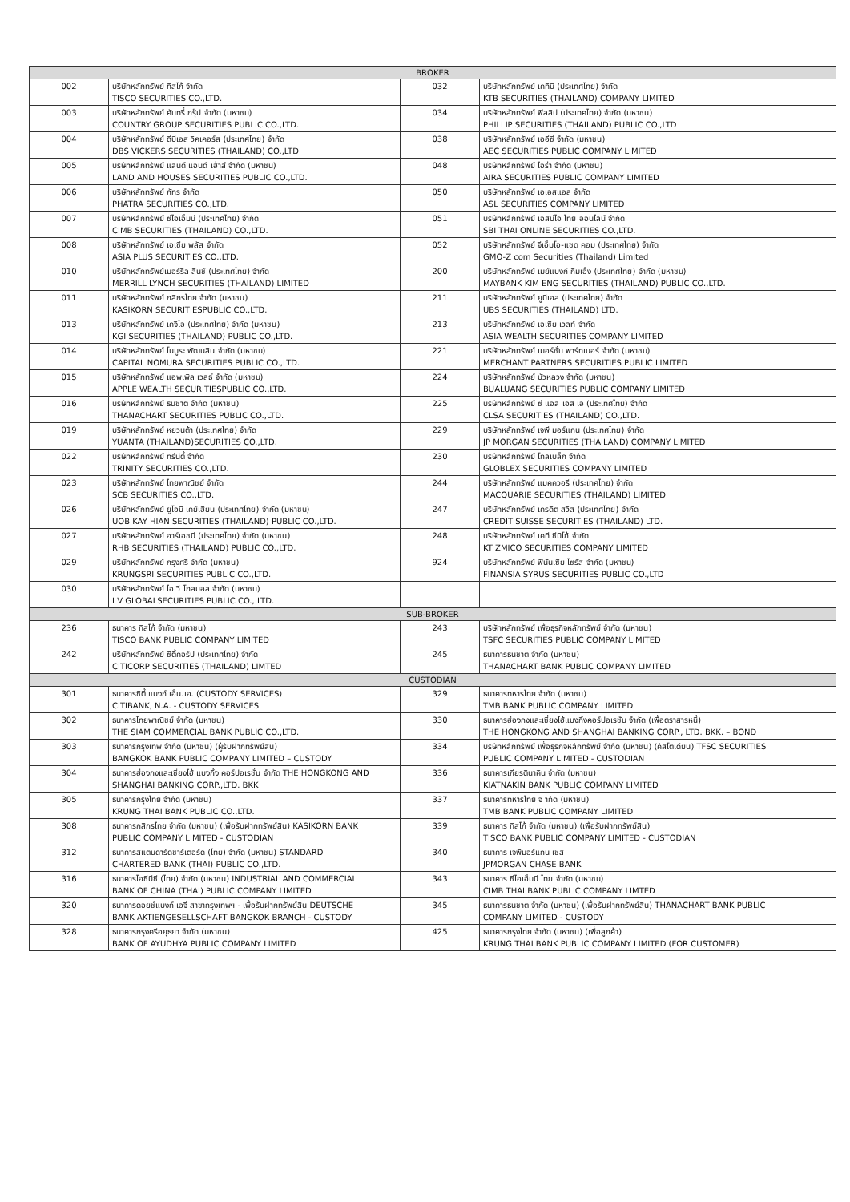| BROKER | | | |
| --- | --- | --- | --- |
| 002 | บริษัทหลักทรัพย์ ทิสโก้ จำกัด TISCO SECURITIES CO.,LTD. | 032 | บริษัทหลักทรัพย์ เคทีบี (ประเทศไทย) จำกัด KTB SECURITIES (THAILAND) COMPANY LIMITED |
| 003 | บริษัทหลักทรัพย์ คันทรี่ กรุ๊ป จำกัด (มหาชน) COUNTRY GROUP SECURITIES PUBLIC CO.,LTD. | 034 | บริษัทหลักทรัพย์ ฟิลลิป (ประเทศไทย) จำกัด (มหาชน) PHILLIP SECURITIES (THAILAND) PUBLIC CO.,LTD |
| 004 | บริษัทหลักทรัพย์ ดีบีเอส วิคเคอร์ส (ประเทศไทย) จำกัด DBS VICKERS SECURITIES (THAILAND) CO.,LTD | 038 | บริษัทหลักทรัพย์ เออีซี จำกัด (มหาชน) AEC SECURITIES PUBLIC COMPANY LIMITED |
| 005 | บริษัทหลักทรัพย์ แลนด์ แอนด์ เฮ้าส์ จำกัด (มหาชน) LAND AND HOUSES SECURITIES PUBLIC CO.,LTD. | 048 | บริษัทหลักทรัพย์ ไอร่า จำกัด (มหาชน) AIRA SECURITIES PUBLIC COMPANY LIMITED |
| 006 | บริษัทหลักทรัพย์ ภัทร จำกัด PHATRA SECURITIES CO.,LTD. | 050 | บริษัทหลักทรัพย์ เอเอสแอล จำกัด ASL SECURITIES COMPANY LIMITED |
| 007 | บริษัทหลักทรัพย์ ซีไอเอ็มบี (ประเทศไทย) จำกัด CIMB SECURITIES (THAILAND) CO.,LTD. | 051 | บริษัทหลักทรัพย์ เอสบีไอ ไทย ออนไลน์ จำกัด SBI THAI ONLINE SECURITIES CO.,LTD. |
| 008 | บริษัทหลักทรัพย์ เอเซีย พลัส จำกัด ASIA PLUS SECURITIES CO.,LTD. | 052 | บริษัทหลักทรัพย์ จีเอ็มโอ-แซด คอม (ประเทศไทย) จำกัด GMO-Z com Securities (Thailand) Limited |
| 010 | บริษัทหลักทรัพย์เมอร์ริล ลินช์ (ประเทศไทย) จำกัด MERRILL LYNCH SECURITIES (THAILAND) LIMITED | 200 | บริษัทหลักทรัพย์ เมย์แบงก์ กิมเอ็ง (ประเทศไทย) จำกัด (มหาชน) MAYBANK KIM ENG SECURITIES (THAILAND) PUBLIC CO.,LTD. |
| 011 | บริษัทหลักทรัพย์ กสิกรไทย จำกัด (มหาชน) KASIKORN SECURITIESPUBLIC CO.,LTD. | 211 | บริษัทหลักทรัพย์ ยูบีเอส (ประเทศไทย) จำกัด UBS SECURITIES (THAILAND) LTD. |
| 013 | บริษัทหลักทรัพย์ เคจีไอ (ประเทศไทย) จำกัด (มหาชน) KGI SECURITIES (THAILAND) PUBLIC CO.,LTD. | 213 | บริษัทหลักทรัพย์ เอเซีย เวลท์ จำกัด ASIA WEALTH SECURITIES COMPANY LIMITED |
| 014 | บริษัทหลักทรัพย์ โนมูระ พัฒนสิน จำกัด (มหาชน) CAPITAL NOMURA SECURITIES PUBLIC CO.,LTD. | 221 | บริษัทหลักทรัพย์ เมอร์ชั่น พาร์ทเนอร์ จำกัด (มหาชน) MERCHANT PARTNERS SECURITIES PUBLIC LIMITED |
| 015 | บริษัทหลักทรัพย์ แอพเพิล เวลธ์ จำกัด (มหาชน) APPLE WEALTH SECURITIESPUBLIC CO.,LTD. | 224 | บริษัทหลักทรัพย์ บัวหลวง จำกัด (มหาชน) BUALUANG SECURITIES PUBLIC COMPANY LIMITED |
| 016 | บริษัทหลักทรัพย์ ธนชาต จำกัด (มหาชน) THANACHART SECURITIES PUBLIC CO.,LTD. | 225 | บริษัทหลักทรัพย์ ซี แอล เอส เอ (ประเทศไทย) จำกัด CLSA SECURITIES (THAILAND) CO.,LTD. |
| 019 | บริษัทหลักทรัพย์ หยวนต้า (ประเทศไทย) จำกัด YUANTA (THAILAND)SECURITIES CO.,LTD. | 229 | บริษัทหลักทรัพย์ เจพี มอร์แกน (ประเทศไทย) จำกัด JP MORGAN SECURITIES (THAILAND) COMPANY LIMITED |
| 022 | บริษัทหลักทรัพย์ ทรีนีตี้ จำกัด TRINITY SECURITIES CO.,LTD. | 230 | บริษัทหลักทรัพย์ โกลเบล็ก จำกัด GLOBLEX SECURITIES COMPANY LIMITED |
| 023 | บริษัทหลักทรัพย์ ไทยพาณิชย์ จำกัด SCB SECURITIES CO.,LTD. | 244 | บริษัทหลักทรัพย์ แมคควอรี (ประเทศไทย) จำกัด MACQUARIE SECURITIES (THAILAND) LIMITED |
| 026 | บริษัทหลักทรัพย์ ยูโอบี เคย์เฮียน (ประเทศไทย) จำกัด (มหาชน) UOB KAY HIAN SECURITIES (THAILAND) PUBLIC CO.,LTD. | 247 | บริษัทหลักทรัพย์ เครดิต สวิส (ประเทศไทย) จำกัด CREDIT SUISSE SECURITIES (THAILAND) LTD. |
| 027 | บริษัทหลักทรัพย์ อาร์เอชบี (ประเทศไทย) จำกัด (มหาชน) RHB SECURITIES (THAILAND) PUBLIC CO.,LTD. | 248 | บริษัทหลักทรัพย์ เคที ซีมิโก้ จำกัด KT ZMICO SECURITIES COMPANY LIMITED |
| 029 | บริษัทหลักทรัพย์ กรุงศรี จำกัด (มหาชน) KRUNGSRI SECURITIES PUBLIC CO.,LTD. | 924 | บริษัทหลักทรัพย์ ฟินันเซีย ไซรัส จำกัด (มหาชน) FINANSIA SYRUS SECURITIES PUBLIC CO.,LTD |
| 030 | บริษัทหลักทรัพย์ ไอ วี โกลบอล จำกัด (มหาชน) I V GLOBALSECURITIES PUBLIC CO., LTD. | | |
| SUB-BROKER | | | |
| 236 | ธนาคาร ทิสโก้ จำกัด (มหาชน) TISCO BANK PUBLIC COMPANY LIMITED | 243 | บริษัทหลักทรัพย์ เพื่อธุรกิจหลักทรัพย์ จำกัด (มหาชน) TSFC SECURITIES PUBLIC COMPANY LIMITED |
| 242 | บริษัทหลักทรัพย์ ซิตี้คอร์ป (ประเทศไทย) จำกัด CITICORP SECURITIES (THAILAND) LIMTED | 245 | ธนาคารธนชาต จำกัด (มหาชน) THANACHART BANK PUBLIC COMPANY LIMITED |
| CUSTODIAN | | | |
| 301 | ธนาคารซิตี้ แบงก์ เอ็น.เอ. (CUSTODY SERVICES) CITIBANK, N.A. - CUSTODY SERVICES | 329 | ธนาคารทหารไทย จำกัด (มหาชน) TMB BANK PUBLIC COMPANY LIMITED |
| 302 | ธนาคารไทยพาณิชย์ จำกัด (มหาชน) THE SIAM COMMERCIAL BANK PUBLIC CO.,LTD. | 330 | ธนาคารฮ่องกงและเซี่ยงไฮ้แบงกิ้งคอร์ปอเรชั่น จำกัด (เพื่อตราสารหนี้) THE HONGKONG AND SHANGHAI BANKING CORP., LTD. BKK. – BOND |
| 303 | ธนาคารกรุงเทพ จำกัด (มหาชน) (ผู้รับฝากทรัพย์สิน) BANGKOK BANK PUBLIC COMPANY LIMITED – CUSTODY | 334 | บริษัทหลักทรัพย์ เพื่อธุรกิจหลักทรัพย์ จำกัด (มหาชน) (คัสโตเดียน) TFSC SECURITIES PUBLIC COMPANY LIMITED - CUSTODIAN |
| 304 | ธนาคารฮ่องกงและเซี่ยงไฮ้ แบงกิ้ง คอร์ปอเรชั่น จำกัด THE HONGKONG AND SHANGHAI BANKING CORP.,LTD. BKK | 336 | ธนาคารเกียรตินาคิน จำกัด (มหาชน) KIATNAKIN BANK PUBLIC COMPANY LIMITED |
| 305 | ธนาคารกรุงไทย จำกัด (มหาชน) KRUNG THAI BANK PUBLIC CO.,LTD. | 337 | ธนาคารทหารไทย จ ากัด (มหาชน) TMB BANK PUBLIC COMPANY LIMITED |
| 308 | ธนาคารกสิกรไทย จำกัด (มหาชน) (เพื่อรับฝากทรัพย์สิน) KASIKORN BANK PUBLIC COMPANY LIMITED - CUSTODIAN | 339 | ธนาคาร ทิสโก้ จำกัด (มหาชน) (เพื่อรับฝากทรัพย์สิน) TISCO BANK PUBLIC COMPANY LIMITED - CUSTODIAN |
| 312 | ธนาคารสแตนดาร์ดชาร์เตอร์ด (ไทย) จำกัด (มหาชน) STANDARD CHARTERED BANK (THAI) PUBLIC CO.,LTD. | 340 | ธนาคาร เจพีมอร์แกน เชส JPMORGAN CHASE BANK |
| 316 | ธนาคารไอซีบีซี (ไทย) จำกัด (มหาชน) INDUSTRIAL AND COMMERCIAL BANK OF CHINA (THAI) PUBLIC COMPANY LIMITED | 343 | ธนาคาร ซีไอเอ็มบี ไทย จำกัด (มหาชน) CIMB THAI BANK PUBLIC COMPANY LIMTED |
| 320 | ธนาคารดอยช์แบงก์ เอจี สาขากรุงเทพฯ - เพื่อรับฝากทรัพย์สิน DEUTSCHE BANK AKTIENGESELLSCHAFT BANGKOK BRANCH - CUSTODY | 345 | ธนาคารธนชาต จำกัด (มหาชน) (เพื่อรับฝากทรัพย์สิน) THANACHART BANK PUBLIC COMPANY LIMITED - CUSTODY |
| 328 | ธนาคารกรุงศรีอยุธยา จำกัด (มหาชน) BANK OF AYUDHYA PUBLIC COMPANY LIMITED | 425 | ธนาคารกรุงไทย จำกัด (มหาชน) (เพื่อลูกค้า) KRUNG THAI BANK PUBLIC COMPANY LIMITED (FOR CUSTOMER) |